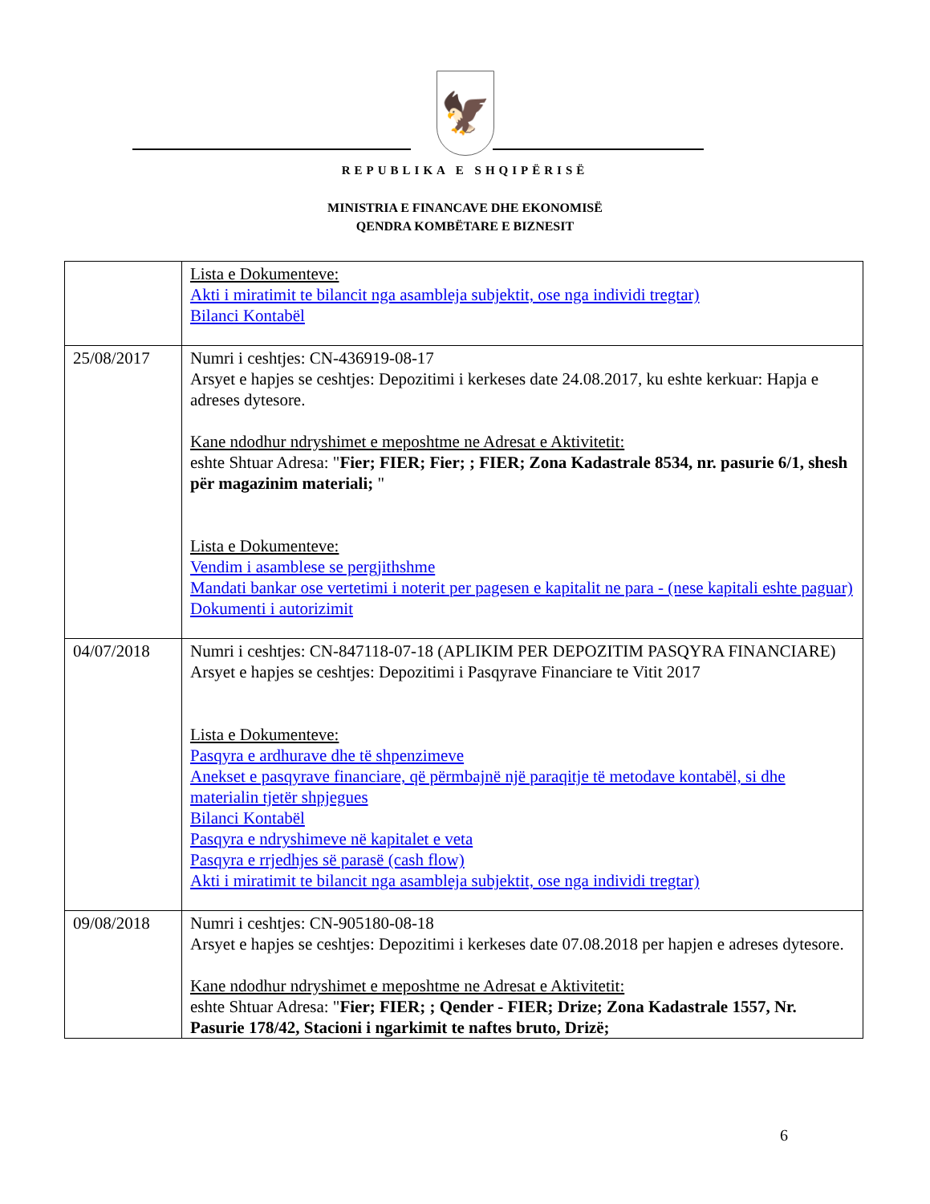🦅
REPUBLIKA E SHQIPËRISË
MINISTRIA E FINANCAVE DHE EKONOMISË
QENDRA KOMBËTARE E BIZNESIT
| | Lista e Dokumenteve: Akti i miratimit te bilancit nga asambleja subjektit, ose nga individi tregtar) Bilanci Kontabël |
| 25/08/2017 | Numri i ceshtjes: CN-436919-08-17 Arsyet e hapjes se ceshtjes: Depozitimi i kerkeses date 24.08.2017, ku eshte kerkuar: Hapja e adreses dytesore. Kane ndodhur ndryshimet e meposhtme ne Adresat e Aktivitetit: eshte Shtuar Adresa: " Fier; FIER; Fier; ; FIER; Zona Kadastrale 8534, nr. pasurie 6/1, shesh për magazinim materiali; " Lista e Dokumenteve: Vendim i asamblese se pergjithshme Mandati bankar ose vertetimi i noterit per pagesen e kapitalit ne para - (nese kapitali eshte paguar) Dokumenti i autorizimit |
| 04/07/2018 | Numri i ceshtjes: CN-847118-07-18 (APLIKIM PER DEPOZITIM PASQYRA FINANCIARE) Arsyet e hapjes se ceshtjes: Depozitimi i Pasqyrave Financiare te Vitit 2017 Lista e Dokumenteve: Pasqyra e ardhurave dhe të shpenzimeve Anekset e pasqyrave financiare, që përmbajnë një paraqitje të metodave kontabël, si dhe materialin tjetër shpjegues Bilanci Kontabël Pasqyra e ndryshimeve në kapitalet e veta Pasqyra e rrjedhjes së parasë (cash flow) Akti i miratimit te bilancit nga asambleja subjektit, ose nga individi tregtar) |
| 09/08/2018 | Numri i ceshtjes: CN-905180-08-18 Arsyet e hapjes se ceshtjes: Depozitimi i kerkeses date 07.08.2018 per hapjen e adreses dytesore. Kane ndodhur ndryshimet e meposhtme ne Adresat e Aktivitetit: eshte Shtuar Adresa: " Fier; FIER; ; Qender - FIER; Drize; Zona Kadastrale 1557, Nr. Pasurie 178/42, Stacioni i ngarkimit te naftes bruto, Drizë; |
6